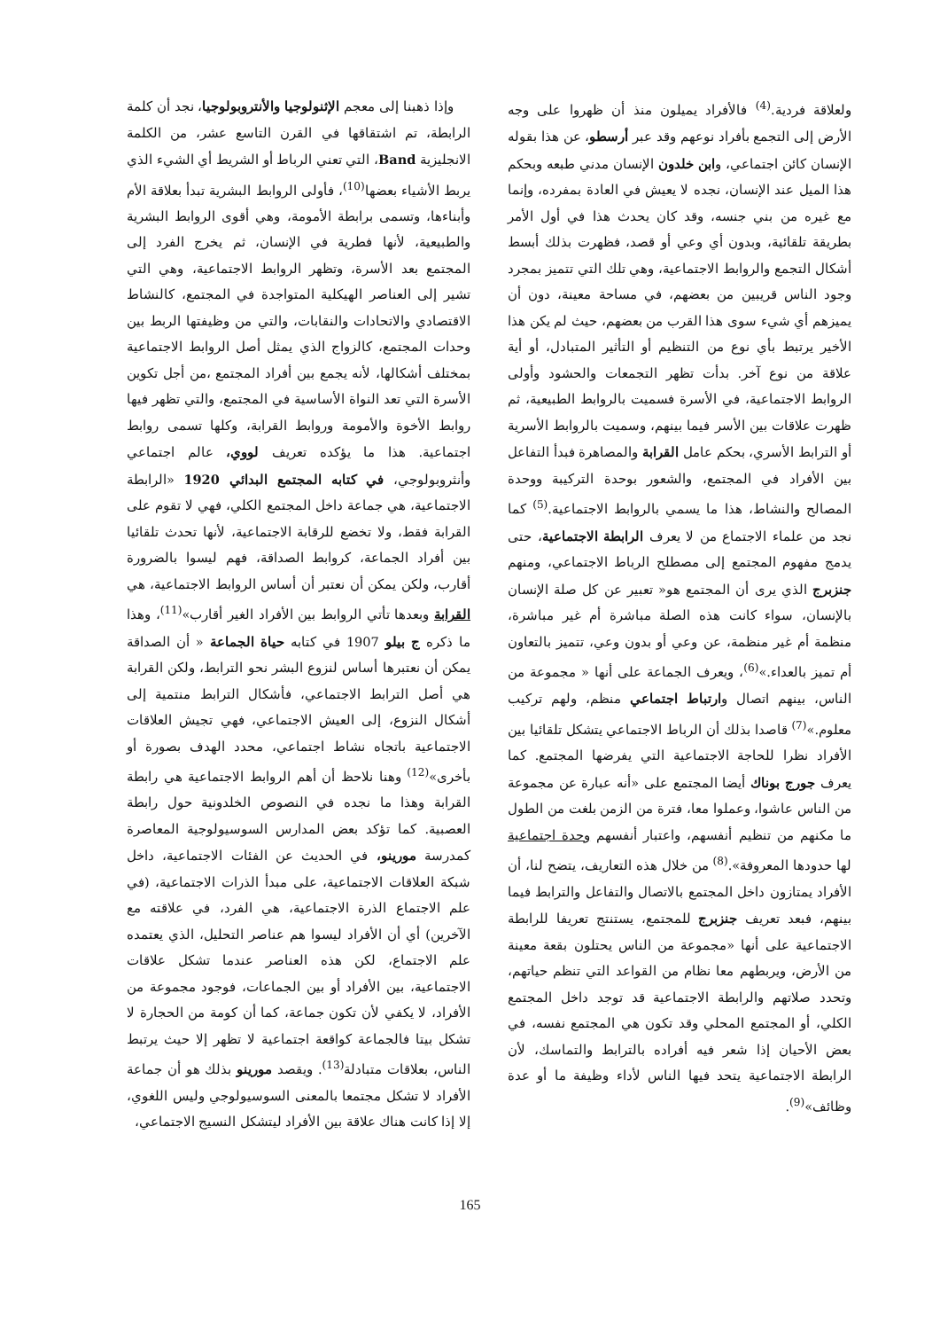ولعلاقة فردية.<sup>(4)</sup> فالأفراد يميلون منذ أن ظهروا على وجه الأرض إلى التجمع بأفراد نوعهم وقد عبر أرسطو، عن هذا بقوله الإنسان كائن اجتماعي، وابن خلدون الإنسان مدني طبعه وبحكم هذا الميل عند الإنسان، نجده لا يعيش في العادة بمفرده، وإنما مع غيره من بني جنسه، وقد كان يحدث هذا في أول الأمر بطريقة تلقائية، وبدون أي وعي أو قصد، فظهرت بذلك أبسط أشكال التجمع والروابط الاجتماعية، وهي تلك التي تتميز بمجرد وجود الناس قريبين من بعضهم، في مساحة معينة، دون أن يميزهم أي شيء سوى هذا القرب من بعضهم، حيث لم يكن هذا الأخير يرتبط بأي نوع من التنظيم أو التأثير المتبادل، أو أية علاقة من نوع آخر. بدأت تظهر التجمعات والحشود وأولى الروابط الاجتماعية، في الأسرة فسميت بالروابط الطبيعية، ثم ظهرت علاقات بين الأسر فيما بينهم، وسميت بالروابط الأسرية أو الترابط الأسري، بحكم عامل القرابة والمصاهرة فبدأ التفاعل بين الأفراد في المجتمع، والشعور بوحدة التركيبة ووحدة المصالح والنشاط، هذا ما يسمي بالروابط الاجتماعية.<sup>(5)</sup> كما نجد من علماء الاجتماع من لا يعرف الرابطة الاجتماعية، حتى يدمج مفهوم المجتمع إلى مصطلح الرباط الاجتماعي، ومنهم جنزبرج الذي يرى أن المجتمع هو« تعبير عن كل صلة الإنسان بالإنسان، سواء كانت هذه الصلة مباشرة أم غير مباشرة، منظمة أم غير منظمة، عن وعي أو بدون وعي، تتميز بالتعاون أم تميز بالعداء.»<sup>(6)</sup>، ويعرف الجماعة على أنها « مجموعة من الناس، بينهم اتصال وارتباط اجتماعي منظم، ولهم تركيب معلوم.»<sup>(7)</sup> قاصدا بذلك أن الرباط الاجتماعي يتشكل تلقائيا بين الأفراد نظرا للحاجة الاجتماعية التي يفرضها المجتمع. كما يعرف جورج بوناك أيضا المجتمع على «أنه عبارة عن مجموعة من الناس عاشوا، وعملوا معا، فترة من الزمن بلغت من الطول ما مكنهم من تنظيم أنفسهم، واعتبار أنفسهم وحدة اجتماعية لها حدودها المعروفة».<sup>(8)</sup> من خلال هذه التعاريف، يتضح لنا، أن الأفراد يمتازون داخل المجتمع بالاتصال والتفاعل والترابط فيما بينهم، فبعد تعريف جنزبرج للمجتمع، يستنتج تعريفا للرابطة الاجتماعية على أنها «مجموعة من الناس يحتلون بقعة معينة من الأرض، ويربطهم معا نظام من القواعد التي تنظم حياتهم، وتحدد صلاتهم والرابطة الاجتماعية قد توجد داخل المجتمع الكلي، أو المجتمع المحلي وقد تكون هي المجتمع نفسه، في بعض الأحيان إذا شعر فيه أفراده بالترابط والتماسك، لأن الرابطة الاجتماعية يتحد فيها الناس لأداء وظيفة ما أو عدة وظائف»<sup>(9)</sup>.
وإذا ذهبنا إلى معجم الإثنولوجيا والأنتروبولوجيا، نجد أن كلمة الرابطة، تم اشتقاقها في القرن التاسع عشر، من الكلمة الانجليزية Band، التي تعني الرباط أو الشريط أي الشيء الذي يربط الأشياء بعضها<sup>(10)</sup>، فأولى الروابط البشرية تبدأ بعلاقة الأم وأبناءها، وتسمى برابطة الأمومة، وهي أقوى الروابط البشرية والطبيعية، لأنها فطرية في الإنسان، ثم يخرج الفرد إلى المجتمع بعد الأسرة، وتظهر الروابط الاجتماعية، وهي التي تشير إلى العناصر الهيكلية المتواجدة في المجتمع، كالنشاط الاقتصادي والاتحادات والنقابات، والتي من وظيفتها الربط بين وحدات المجتمع، كالزواج الذي يمثل أصل الروابط الاجتماعية بمختلف أشكالها، لأنه يجمع بين أفراد المجتمع ،من أجل تكوين الأسرة التي تعد النواة الأساسية في المجتمع، والتي تظهر فيها روابط الأخوة والأمومة وروابط القرابة، وكلها تسمى روابط اجتماعية. هذا ما يؤكده تعريف لووي، عالم اجتماعي وأنثروبولوجي، في كتابه المجتمع البدائي 1920 «الرابطة الاجتماعية، هي جماعة داخل المجتمع الكلي، فهي لا تقوم على القرابة فقط، ولا تخضع للرقابة الاجتماعية، لأنها تحدث تلقائيا بين أفراد الجماعة، كروابط الصداقة، فهم ليسوا بالضرورة أقارب، ولكن يمكن أن نعتبر أن أساس الروابط الاجتماعية، هي القرابة وبعدها تأتي الروابط بين الأفراد الغير أقارب»<sup>(11)</sup>، وهذا ما ذكره ج بيلو 1907 في كتابه حياة الجماعة « أن الصداقة يمكن أن نعتبرها أساس لنزوع البشر نحو الترابط، ولكن القرابة هي أصل الترابط الاجتماعي، فأشكال الترابط منتمية إلى أشكال النزوع، إلى العيش الاجتماعي، فهي تجيش العلاقات الاجتماعية باتجاه نشاط اجتماعي، محدد الهدف بصورة أو بأخرى»<sup>(12)</sup> وهنا نلاحظ أن أهم الروابط الاجتماعية هي رابطة القرابة وهذا ما نجده في النصوص الخلدونية حول رابطة العصبية. كما تؤكد بعض المدارس السوسيولوجية المعاصرة كمدرسة مورينو، في الحديث عن الفئات الاجتماعية، داخل شبكة العلاقات الاجتماعية، على مبدأ الذرات الاجتماعية، (في علم الاجتماع الذرة الاجتماعية، هي الفرد، في علاقته مع الآخرين) أي أن الأفراد ليسوا هم عناصر التحليل، الذي يعتمده علم الاجتماع، لكن هذه العناصر عندما تشكل علاقات الاجتماعية، بين الأفراد أو بين الجماعات، فوجود مجموعة من الأفراد، لا يكفي لأن تكون جماعة، كما أن كومة من الحجارة لا تشكل بيتا فالجماعة كواقعة اجتماعية لا تظهر إلا حيث يرتبط الناس، بعلاقات متبادلة<sup>(13)</sup>. ويقصد مورينو بذلك هو أن جماعة الأفراد لا تشكل مجتمعا بالمعنى السوسيولوجي وليس اللغوي، إلا إذا كانت هناك علاقة بين الأفراد ليتشكل النسيج الاجتماعي،
165